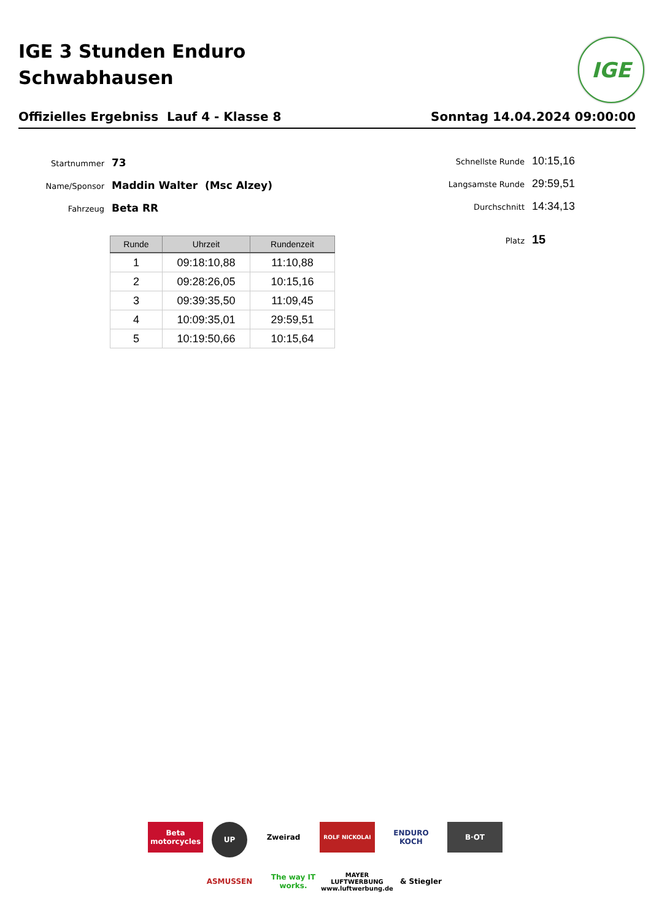IGE 3 Stunden Enduro
Schwabhausen
IGE
Offizielles Ergebniss Lauf 4 - Klasse 8 Sonntag 14.04.2024 09:00:00
Startnummer 73
Name/Sponsor Maddin Walter (Msc Alzey)
Fahrzeug Beta RR
Schnellste Runde 10:15,16
Langsamste Runde 29:59,51
Durchschnitt 14:34,13
Platz 15
| Runde | Uhrzeit | Rundenzeit |
| --- | --- | --- |
| 1 | 09:18:10,88 | 11:10,88 |
| 2 | 09:28:26,05 | 10:15,16 |
| 3 | 09:39:35,50 | 11:09,45 |
| 4 | 10:09:35,01 | 29:59,51 |
| 5 | 10:19:50,66 | 10:15,64 |
Beta motorcycles
UP
Zweirad
ROLF NICKOLAI
ENDURO KOCH
B·OT
ASMUSSEN
The way IT works.
MAYER
LUFTWERBUNG
www.luftwerbung.de
& Stiegler